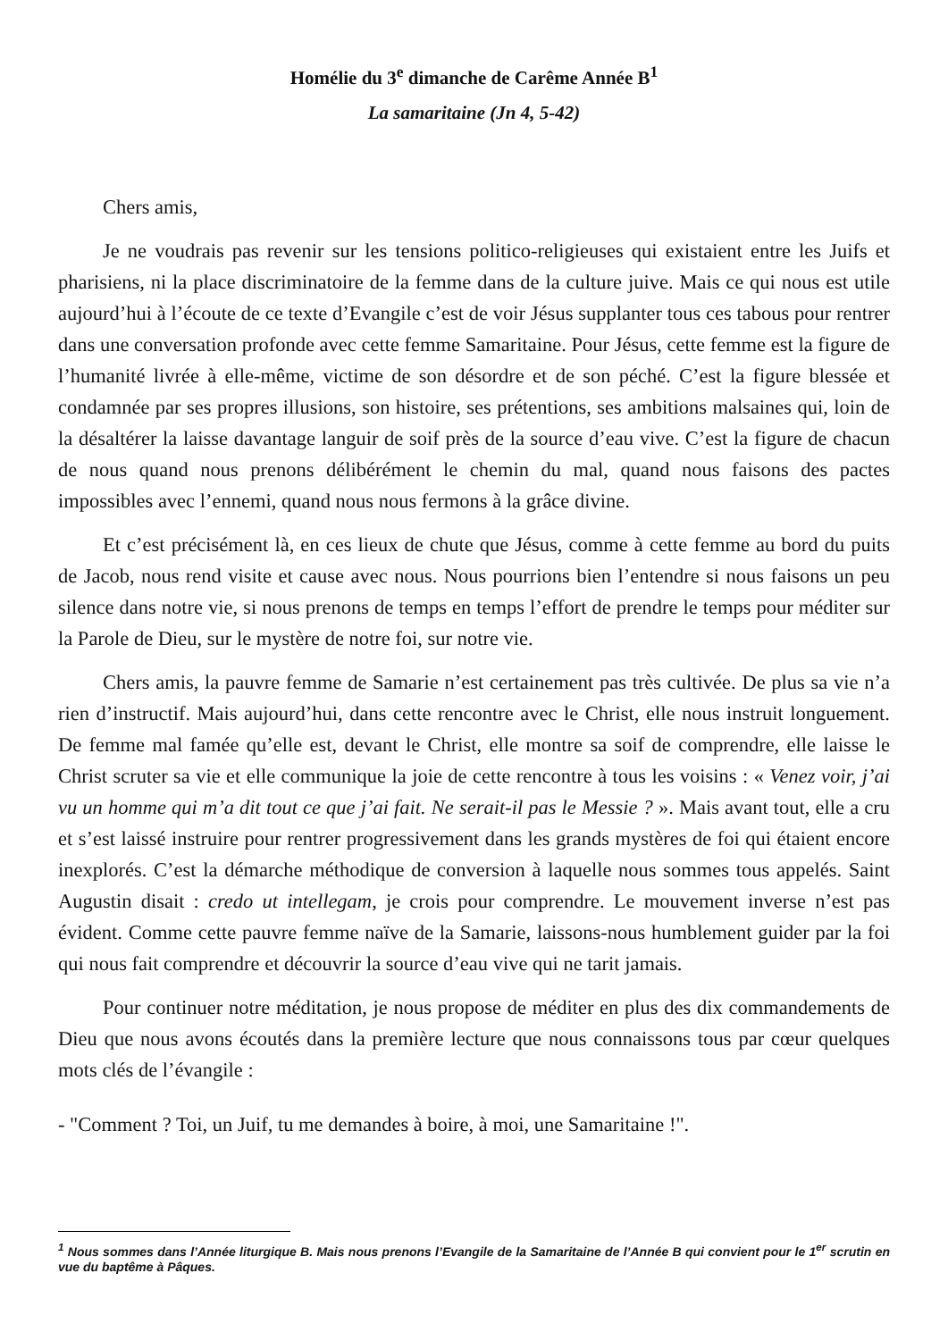Homélie du 3<sup>e</sup> dimanche de Carême Année B<sup>1</sup>
La samaritaine (Jn 4, 5-42)
Chers amis,
Je ne voudrais pas revenir sur les tensions politico-religieuses qui existaient entre les Juifs et pharisiens, ni la place discriminatoire de la femme dans de la culture juive. Mais ce qui nous est utile aujourd’hui à l’écoute de ce texte d’Evangile c’est de voir Jésus supplanter tous ces tabous pour rentrer dans une conversation profonde avec cette femme Samaritaine. Pour Jésus, cette femme est la figure de l’humanité livrée à elle-même, victime de son désordre et de son péché. C’est la figure blessée et condamnée par ses propres illusions, son histoire, ses prétentions, ses ambitions malsaines qui, loin de la désaltérer la laisse davantage languir de soif près de la source d’eau vive. C’est la figure de chacun de nous quand nous prenons délibérément le chemin du mal, quand nous faisons des pactes impossibles avec l’ennemi, quand nous nous fermons à la grâce divine.
Et c’est précisément là, en ces lieux de chute que Jésus, comme à cette femme au bord du puits de Jacob, nous rend visite et cause avec nous. Nous pourrions bien l’entendre si nous faisons un peu silence dans notre vie, si nous prenons de temps en temps l’effort de prendre le temps pour méditer sur la Parole de Dieu, sur le mystère de notre foi, sur notre vie.
Chers amis, la pauvre femme de Samarie n’est certainement pas très cultivée. De plus sa vie n’a rien d’instructif. Mais aujourd’hui, dans cette rencontre avec le Christ, elle nous instruit longuement. De femme mal famée qu’elle est, devant le Christ, elle montre sa soif de comprendre, elle laisse le Christ scruter sa vie et elle communique la joie de cette rencontre à tous les voisins : « Venez voir, j’ai vu un homme qui m’a dit tout ce que j’ai fait. Ne serait-il pas le Messie ? ». Mais avant tout, elle a cru et s’est laissé instruire pour rentrer progressivement dans les grands mystères de foi qui étaient encore inexplorés. C’est la démarche méthodique de conversion à laquelle nous sommes tous appelés. Saint Augustin disait : credo ut intellegam, je crois pour comprendre. Le mouvement inverse n’est pas évident. Comme cette pauvre femme naïve de la Samarie, laissons-nous humblement guider par la foi qui nous fait comprendre et découvrir la source d’eau vive qui ne tarit jamais.
Pour continuer notre méditation, je nous propose de méditer en plus des dix commandements de Dieu que nous avons écoutés dans la première lecture que nous connaissons tous par cœur quelques mots clés de l’évangile :
- "Comment ? Toi, un Juif, tu me demandes à boire, à moi, une Samaritaine !".
<sup>1</sup> Nous sommes dans l’Année liturgique B. Mais nous prenons l’Evangile de la Samaritaine de l’Année B qui convient pour le 1<sup>er</sup> scrutin en vue du baptême à Pâques.